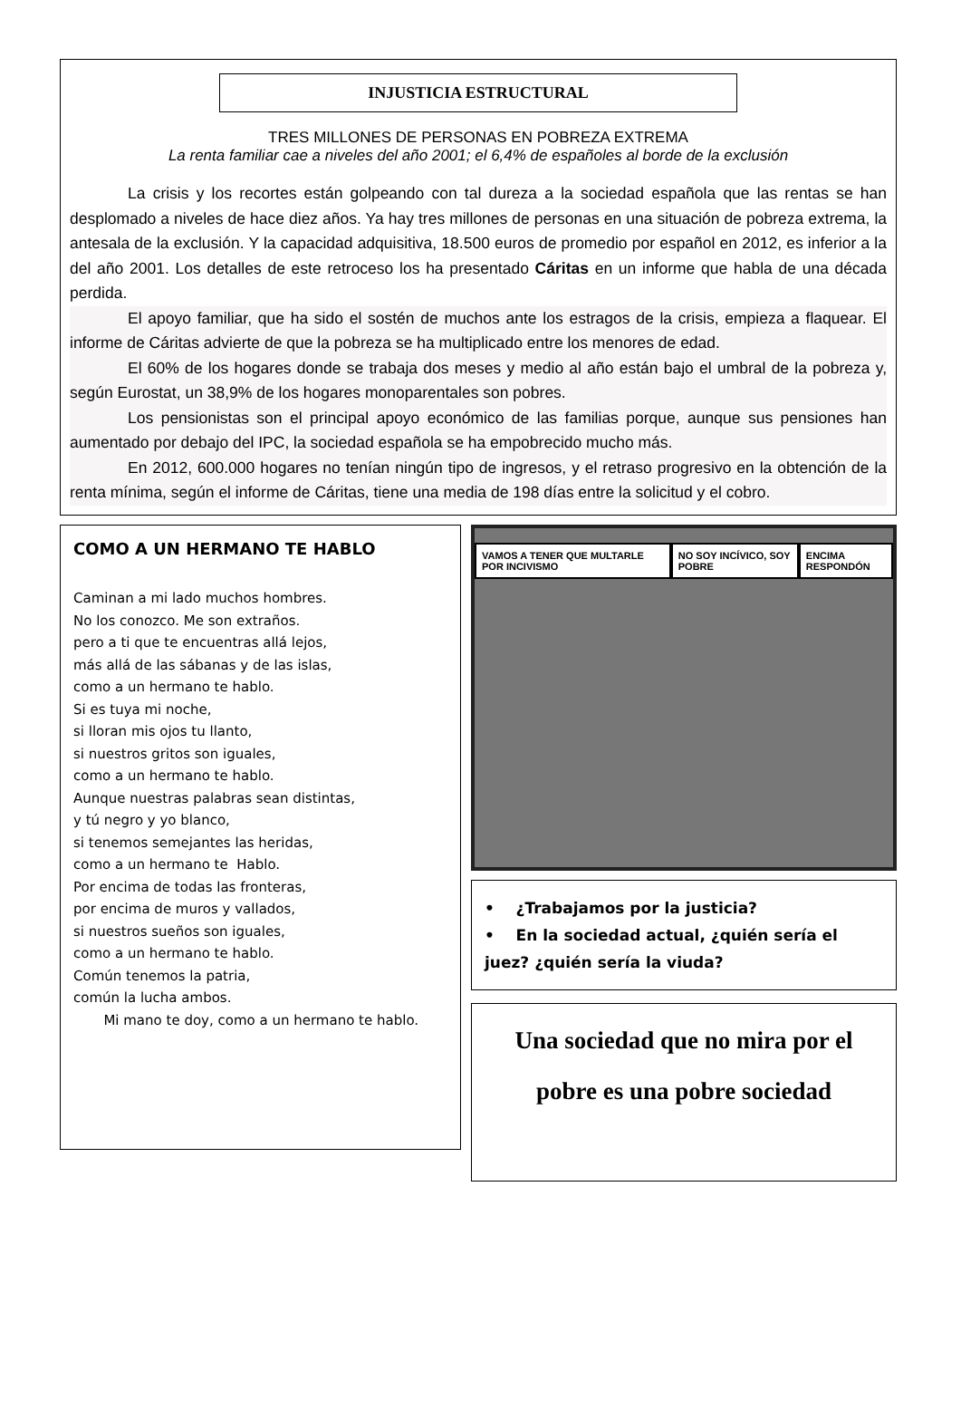INJUSTICIA ESTRUCTURAL
TRES MILLONES DE PERSONAS EN POBREZA EXTREMA
La renta familiar cae a niveles del año 2001; el 6,4% de españoles al borde de la exclusión
La crisis y los recortes están golpeando con tal dureza a la sociedad española que las rentas se han desplomado a niveles de hace diez años. Ya hay tres millones de personas en una situación de pobreza extrema, la antesala de la exclusión. Y la capacidad adquisitiva, 18.500 euros de promedio por español en 2012, es inferior a la del año 2001. Los detalles de este retroceso los ha presentado Cáritas en un informe que habla de una década perdida.
El apoyo familiar, que ha sido el sostén de muchos ante los estragos de la crisis, empieza a flaquear. El informe de Cáritas advierte de que la pobreza se ha multiplicado entre los menores de edad.
El 60% de los hogares donde se trabaja dos meses y medio al año están bajo el umbral de la pobreza y, según Eurostat, un 38,9% de los hogares monoparentales son pobres.
Los pensionistas son el principal apoyo económico de las familias porque, aunque sus pensiones han aumentado por debajo del IPC, la sociedad española se ha empobrecido mucho más.
En 2012, 600.000 hogares no tenían ningún tipo de ingresos, y el retraso progresivo en la obtención de la renta mínima, según el informe de Cáritas, tiene una media de 198 días entre la solicitud y el cobro.
COMO A UN HERMANO TE HABLO
Caminan a mi lado muchos hombres.
No los conozco. Me son extraños.
pero a ti que te encuentras allá lejos,
más allá de las sábanas y de las islas,
como a un hermano te hablo.
Si es tuya mi noche,
si lloran mis ojos tu llanto,
si nuestros gritos son iguales,
como a un hermano te hablo.
Aunque nuestras palabras sean distintas,
y tú negro y yo blanco,
si tenemos semejantes las heridas,
como a un hermano te Hablo.
Por encima de todas las fronteras,
por encima de muros y vallados,
si nuestros sueños son iguales,
como a un hermano te hablo.
Común tenemos la patria,
común la lucha ambos.
Mi mano te doy, como a un hermano te hablo.
VAMOS A TENER QUE MULTARLE POR INCIVISMO NO SOY INCÍVICO, SOY POBRE ENCIMA RESPONDÓN
• ¿Trabajamos por la justicia?
• En la sociedad actual, ¿quién sería el juez? ¿quién sería la viuda?
Una sociedad que no mira por el
pobre es una pobre sociedad